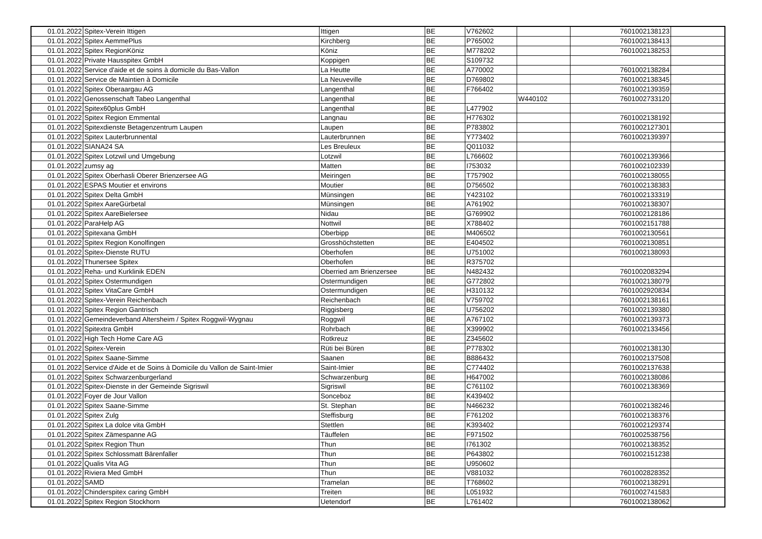| 01.01.2022 | Spitex-Verein Ittigen | Ittigen | BE | V762602 | | 7601002138123 | |
| 01.01.2022 | Spitex AemmePlus | Kirchberg | BE | P765002 | | 7601002138413 | |
| 01.01.2022 | Spitex RegionKöniz | Köniz | BE | M778202 | | 7601002138253 | |
| 01.01.2022 | Private Hausspitex GmbH | Koppigen | BE | S109732 | | | |
| 01.01.2022 | Service d'aide et de soins à domicile du Bas-Vallon | La Heutte | BE | A770002 | | 7601002138284 | |
| 01.01.2022 | Service de Maintien à Domicile | La Neuveville | BE | D769802 | | 7601002138345 | |
| 01.01.2022 | Spitex Oberaargau AG | Langenthal | BE | F766402 | | 7601002139359 | |
| 01.01.2022 | Genossenschaft Tabeo Langenthal | Langenthal | BE | | W440102 | 7601002733120 | |
| 01.01.2022 | Spitex60plus GmbH | Langenthal | BE | L477902 | | | |
| 01.01.2022 | Spitex Region Emmental | Langnau | BE | H776302 | | 7601002138192 | |
| 01.01.2022 | Spitexdienste Betagenzentrum Laupen | Laupen | BE | P783802 | | 7601002127301 | |
| 01.01.2022 | Spitex Lauterbrunnental | Lauterbrunnen | BE | Y773402 | | 7601002139397 | |
| 01.01.2022 | SIANA24 SA | Les Breuleux | BE | Q011032 | | | |
| 01.01.2022 | Spitex Lotzwil und Umgebung | Lotzwil | BE | L766602 | | 7601002139366 | |
| 01.01.2022 | zumsy ag | Matten | BE | I753032 | | 7601002102339 | |
| 01.01.2022 | Spitex Oberhasli Oberer Brienzersee AG | Meiringen | BE | T757902 | | 7601002138055 | |
| 01.01.2022 | ESPAS Moutier et environs | Moutier | BE | D756502 | | 7601002138383 | |
| 01.01.2022 | Spitex Delta GmbH | Münsingen | BE | Y423102 | | 7601002133319 | |
| 01.01.2022 | Spitex AareGürbetal | Münsingen | BE | A761902 | | 7601002138307 | |
| 01.01.2022 | Spitex AareBielersee | Nidau | BE | G769902 | | 7601002128186 | |
| 01.01.2022 | ParaHelp AG | Nottwil | BE | X788402 | | 7601002151788 | |
| 01.01.2022 | Spitexana GmbH | Oberbipp | BE | M406502 | | 7601002130561 | |
| 01.01.2022 | Spitex Region Konolfingen | Grosshöchstetten | BE | E404502 | | 7601002130851 | |
| 01.01.2022 | Spitex-Dienste RUTU | Oberhofen | BE | U751002 | | 7601002138093 | |
| 01.01.2022 | Thunersee Spitex | Oberhofen | BE | R375702 | | | |
| 01.01.2022 | Reha- und Kurklinik EDEN | Oberried am Brienzersee | BE | N482432 | | 7601002083294 | |
| 01.01.2022 | Spitex Ostermundigen | Ostermundigen | BE | G772802 | | 7601002138079 | |
| 01.01.2022 | Spitex VitaCare GmbH | Ostermundigen | BE | H310132 | | 7601002920834 | |
| 01.01.2022 | Spitex-Verein Reichenbach | Reichenbach | BE | V759702 | | 7601002138161 | |
| 01.01.2022 | Spitex Region Gantrisch | Riggisberg | BE | U756202 | | 7601002139380 | |
| 01.01.2022 | Gemeindeverband Altersheim / Spitex Roggwil-Wygnau | Roggwil | BE | A767102 | | 7601002139373 | |
| 01.01.2022 | Spitextra GmbH | Rohrbach | BE | X399902 | | 7601002133456 | |
| 01.01.2022 | High Tech Home Care AG | Rotkreuz | BE | Z345602 | | | |
| 01.01.2022 | Spitex-Verein | Rüti bei Büren | BE | P778302 | | 7601002138130 | |
| 01.01.2022 | Spitex Saane-Simme | Saanen | BE | B886432 | | 7601002137508 | |
| 01.01.2022 | Service d'Aide et de Soins à Domicile du Vallon de Saint-Imier | Saint-Imier | BE | C774402 | | 7601002137638 | |
| 01.01.2022 | Spitex Schwarzenburgerland | Schwarzenburg | BE | H647002 | | 7601002138086 | |
| 01.01.2022 | Spitex-Dienste in der Gemeinde Sigriswil | Sigriswil | BE | C761102 | | 7601002138369 | |
| 01.01.2022 | Foyer de Jour Vallon | Sonceboz | BE | K439402 | | | |
| 01.01.2022 | Spitex Saane-Simme | St. Stephan | BE | N466232 | | 7601002138246 | |
| 01.01.2022 | Spitex Zulg | Steffisburg | BE | F761202 | | 7601002138376 | |
| 01.01.2022 | Spitex La dolce vita GmbH | Stettlen | BE | K393402 | | 7601002129374 | |
| 01.01.2022 | Spitex Zämespanne AG | Täuffelen | BE | F971502 | | 7601002538756 | |
| 01.01.2022 | Spitex Region Thun | Thun | BE | I761302 | | 7601002138352 | |
| 01.01.2022 | Spitex Schlossmatt Bärenfaller | Thun | BE | P643802 | | 7601002151238 | |
| 01.01.2022 | Qualis Vita AG | Thun | BE | U950602 | | | |
| 01.01.2022 | Riviera Med GmbH | Thun | BE | V881032 | | 7601002828352 | |
| 01.01.2022 | SAMD | Tramelan | BE | T768602 | | 7601002138291 | |
| 01.01.2022 | Chinderspitex caring GmbH | Treiten | BE | L051932 | | 7601002741583 | |
| 01.01.2022 | Spitex Region Stockhorn | Uetendorf | BE | L761402 | | 7601002138062 | |